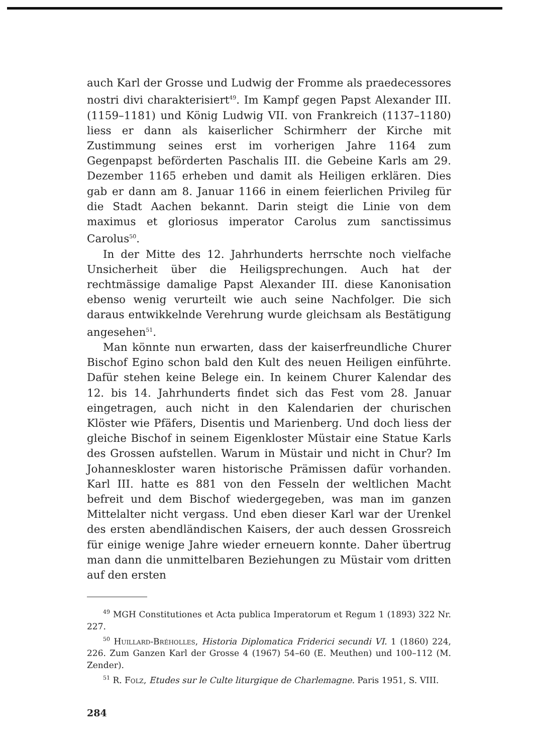auch Karl der Grosse und Ludwig der Fromme als praedecessores nostri divi charakterisiert<sup>49</sup>. Im Kampf gegen Papst Alexander III. (1159–1181) und König Ludwig VII. von Frankreich (1137–1180) liess er dann als kaiserlicher Schirmherr der Kirche mit Zustimmung seines erst im vorherigen Jahre 1164 zum Gegenpapst beförderten Paschalis III. die Gebeine Karls am 29. Dezember 1165 erheben und damit als Heiligen erklären. Dies gab er dann am 8. Januar 1166 in einem feierlichen Privileg für die Stadt Aachen bekannt. Darin steigt die Linie von dem maximus et gloriosus imperator Carolus zum sanctissimus Carolus<sup>50</sup>.
In der Mitte des 12. Jahrhunderts herrschte noch vielfache Unsicherheit über die Heiligsprechungen. Auch hat der rechtmässige damalige Papst Alexander III. diese Kanonisation ebenso wenig verurteilt wie auch seine Nachfolger. Die sich daraus entwikkelnde Verehrung wurde gleichsam als Bestätigung angesehen<sup>51</sup>.
Man könnte nun erwarten, dass der kaiserfreundliche Churer Bischof Egino schon bald den Kult des neuen Heiligen einführte. Dafür stehen keine Belege ein. In keinem Churer Kalendar des 12. bis 14. Jahrhunderts findet sich das Fest vom 28. Januar eingetragen, auch nicht in den Kalendarien der churischen Klöster wie Pfäfers, Disentis und Marienberg. Und doch liess der gleiche Bischof in seinem Eigenkloster Müstair eine Statue Karls des Grossen aufstellen. Warum in Müstair und nicht in Chur? Im Johanneskloster waren historische Prämissen dafür vorhanden. Karl III. hatte es 881 von den Fesseln der weltlichen Macht befreit und dem Bischof wiedergegeben, was man im ganzen Mittelalter nicht vergass. Und eben dieser Karl war der Urenkel des ersten abendländischen Kaisers, der auch dessen Grossreich für einige wenige Jahre wieder erneuern konnte. Daher übertrug man dann die unmittelbaren Beziehungen zu Müstair vom dritten auf den ersten
<sup>49</sup> MGH Constitutiones et Acta publica Imperatorum et Regum 1 (1893) 322 Nr. 227.
<sup>50</sup> Huillard-Bréholles, Historia Diplomatica Friderici secundi VI. 1 (1860) 224, 226. Zum Ganzen Karl der Grosse 4 (1967) 54–60 (E. Meuthen) und 100–112 (M. Zender).
<sup>51</sup> R. Folz, Etudes sur le Culte liturgique de Charlemagne. Paris 1951, S. VIII.
284